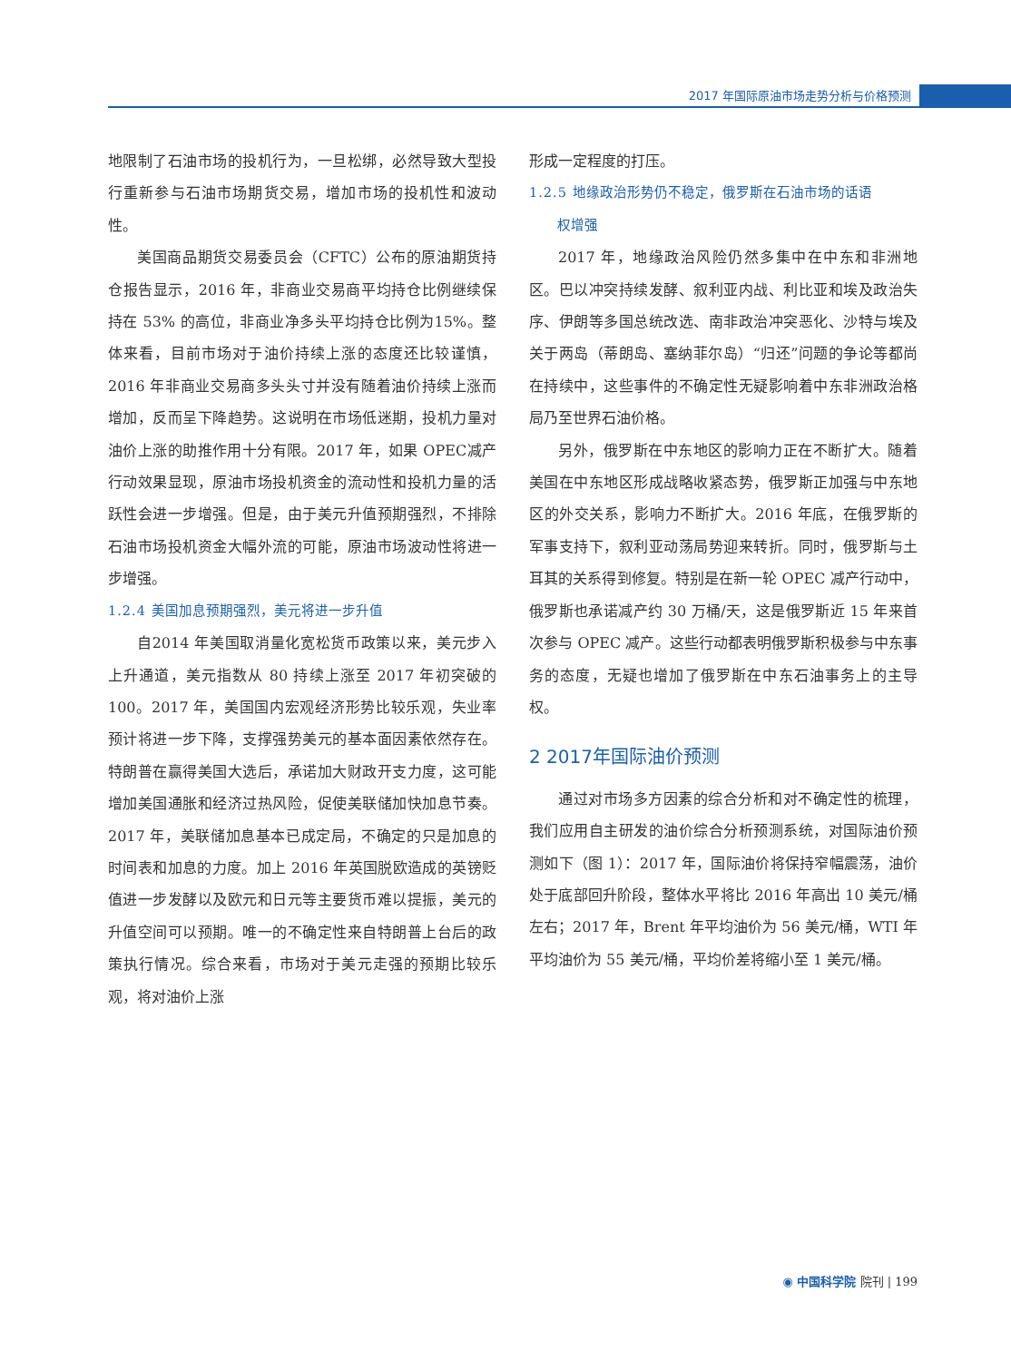2017 年国际原油市场走势分析与价格预测
地限制了石油市场的投机行为，一旦松绑，必然导致大型投行重新参与石油市场期货交易，增加市场的投机性和波动性。
美国商品期货交易委员会（CFTC）公布的原油期货持仓报告显示，2016 年，非商业交易商平均持仓比例继续保持在 53% 的高位，非商业净多头平均持仓比例为15%。整体来看，目前市场对于油价持续上涨的态度还比较谨慎，2016 年非商业交易商多头头寸并没有随着油价持续上涨而增加，反而呈下降趋势。这说明在市场低迷期，投机力量对油价上涨的助推作用十分有限。2017 年，如果 OPEC减产行动效果显现，原油市场投机资金的流动性和投机力量的活跃性会进一步增强。但是，由于美元升值预期强烈，不排除石油市场投机资金大幅外流的可能，原油市场波动性将进一步增强。
1.2.4 美国加息预期强烈，美元将进一步升值
自2014 年美国取消量化宽松货币政策以来，美元步入上升通道，美元指数从 80 持续上涨至 2017 年初突破的 100。2017 年，美国国内宏观经济形势比较乐观，失业率预计将进一步下降，支撑强势美元的基本面因素依然存在。特朗普在赢得美国大选后，承诺加大财政开支力度，这可能增加美国通胀和经济过热风险，促使美联储加快加息节奏。2017 年，美联储加息基本已成定局，不确定的只是加息的时间表和加息的力度。加上 2016 年英国脱欧造成的英镑贬值进一步发酵以及欧元和日元等主要货币难以提振，美元的升值空间可以预期。唯一的不确定性来自特朗普上台后的政策执行情况。综合来看，市场对于美元走强的预期比较乐观，将对油价上涨
形成一定程度的打压。
1.2.5 地缘政治形势仍不稳定，俄罗斯在石油市场的话语
  权增强
2017 年，地缘政治风险仍然多集中在中东和非洲地区。巴以冲突持续发酵、叙利亚内战、利比亚和埃及政治失序、伊朗等多国总统改选、南非政治冲突恶化、沙特与埃及关于两岛（蒂朗岛、塞纳菲尔岛）“归还”问题的争论等都尚在持续中，这些事件的不确定性无疑影响着中东非洲政治格局乃至世界石油价格。
另外，俄罗斯在中东地区的影响力正在不断扩大。随着美国在中东地区形成战略收紧态势，俄罗斯正加强与中东地区的外交关系，影响力不断扩大。2016 年底，在俄罗斯的军事支持下，叙利亚动荡局势迎来转折。同时，俄罗斯与土耳其的关系得到修复。特别是在新一轮 OPEC 减产行动中，俄罗斯也承诺减产约 30 万桶/天，这是俄罗斯近 15 年来首次参与 OPEC 减产。这些行动都表明俄罗斯积极参与中东事务的态度，无疑也增加了俄罗斯在中东石油事务上的主导权。
2 2017年国际油价预测
通过对市场多方因素的综合分析和对不确定性的梳理，我们应用自主研发的油价综合分析预测系统，对国际油价预测如下（图 1）：2017 年，国际油价将保持窄幅震荡，油价处于底部回升阶段，整体水平将比 2016 年高出 10 美元/桶左右；2017 年，Brent 年平均油价为 56 美元/桶，WTI 年平均油价为 55 美元/桶，平均价差将缩小至 1 美元/桶。
◉ 中国科学院 院刊 | 199